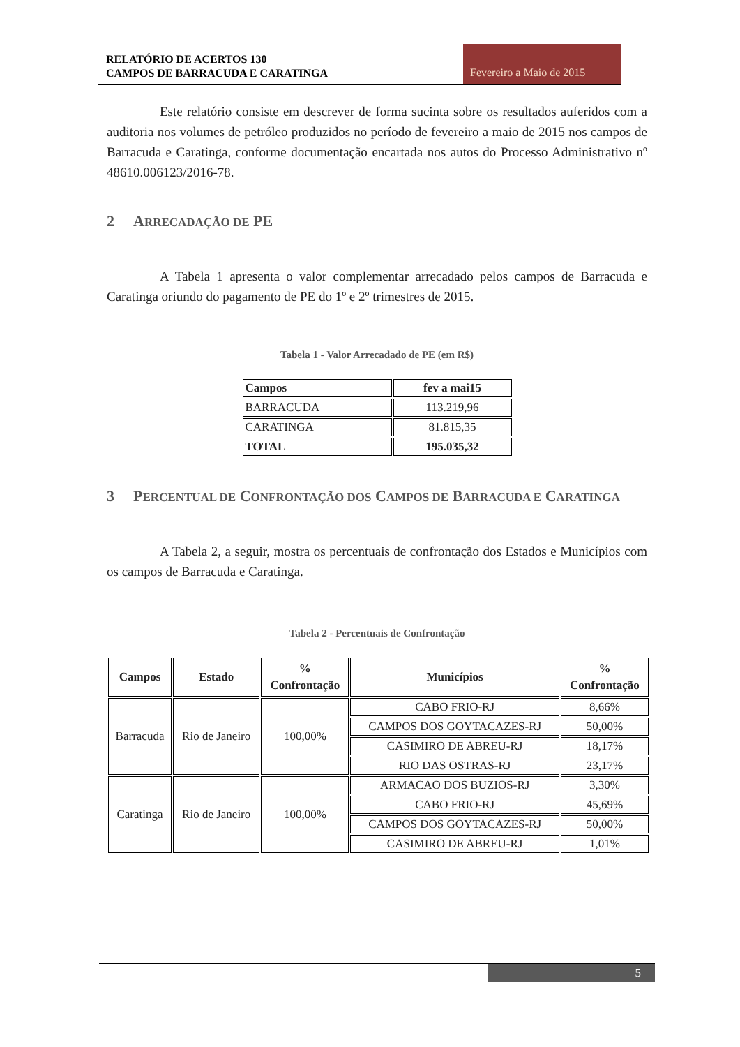RELATÓRIO DE ACERTOS 130
CAMPOS DE BARRACUDA E CARATINGA
Fevereiro a Maio de 2015
Este relatório consiste em descrever de forma sucinta sobre os resultados auferidos com a auditoria nos volumes de petróleo produzidos no período de fevereiro a maio de 2015 nos campos de Barracuda e Caratinga, conforme documentação encartada nos autos do Processo Administrativo nº 48610.006123/2016-78.
2 ARRECADAÇÃO DE PE
A Tabela 1 apresenta o valor complementar arrecadado pelos campos de Barracuda e Caratinga oriundo do pagamento de PE do 1º e 2º trimestres de 2015.
Tabela 1 - Valor Arrecadado de PE (em R$)
| Campos | fev a mai15 |
| --- | --- |
| BARRACUDA | 113.219,96 |
| CARATINGA | 81.815,35 |
| TOTAL | 195.035,32 |
3 PERCENTUAL DE CONFRONTAÇÃO DOS CAMPOS DE BARRACUDA E CARATINGA
A Tabela 2, a seguir, mostra os percentuais de confrontação dos Estados e Municípios com os campos de Barracuda e Caratinga.
Tabela 2 - Percentuais de Confrontação
| Campos | Estado | % Confrontação | Municípios | % Confrontação |
| --- | --- | --- | --- | --- |
| Barracuda | Rio de Janeiro | 100,00% | CABO FRIO-RJ | 8,66% |
| | | | CAMPOS DOS GOYTACAZES-RJ | 50,00% |
| | | | CASIMIRO DE ABREU-RJ | 18,17% |
| | | | RIO DAS OSTRAS-RJ | 23,17% |
| Caratinga | Rio de Janeiro | 100,00% | ARMACAO DOS BUZIOS-RJ | 3,30% |
| | | | CABO FRIO-RJ | 45,69% |
| | | | CAMPOS DOS GOYTACAZES-RJ | 50,00% |
| | | | CASIMIRO DE ABREU-RJ | 1,01% |
5